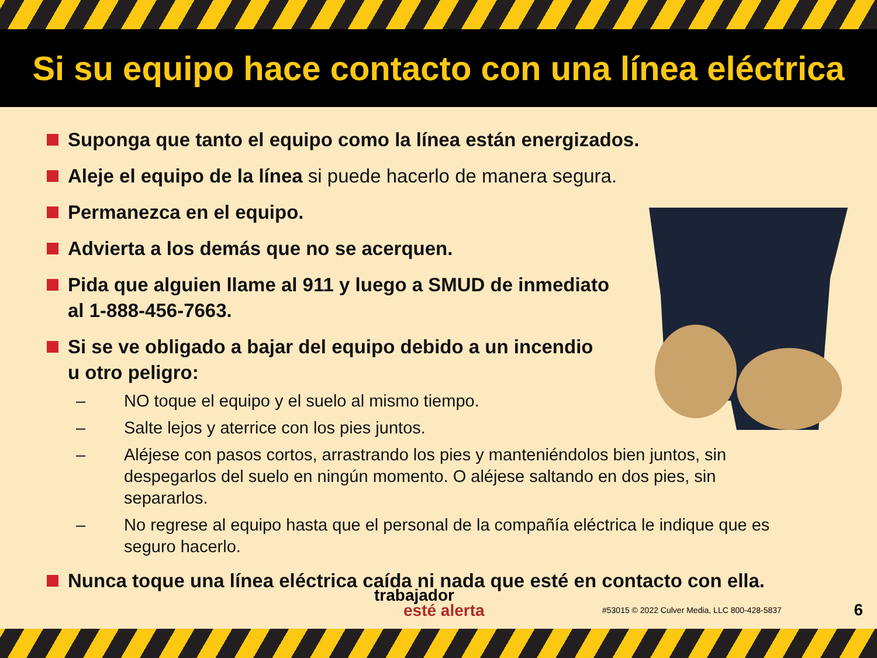Si su equipo hace contacto con una línea eléctrica
Suponga que tanto el equipo como la línea están energizados.
Aleje el equipo de la línea si puede hacerlo de manera segura.
Permanezca en el equipo.
Advierta a los demás que no se acerquen.
Pida que alguien llame al 911 y luego a SMUD de inmediato
al 1-888-456-7663.
Si se ve obligado a bajar del equipo debido a un incendio
u otro peligro:
– NO toque el equipo y el suelo al mismo tiempo.
– Salte lejos y aterrice con los pies juntos.
– Aléjese con pasos cortos, arrastrando los pies y manteniéndolos bien juntos, sin despegarlos del suelo en ningún momento. O aléjese saltando en dos pies, sin separarlos.
– No regrese al equipo hasta que el personal de la compañía eléctrica le indique que es seguro hacerlo.
Nunca toque una línea eléctrica caída ni nada que esté en contacto con ella.
trabajador
esté alerta
#53015 © 2022 Culver Media, LLC 800-428-5837
6